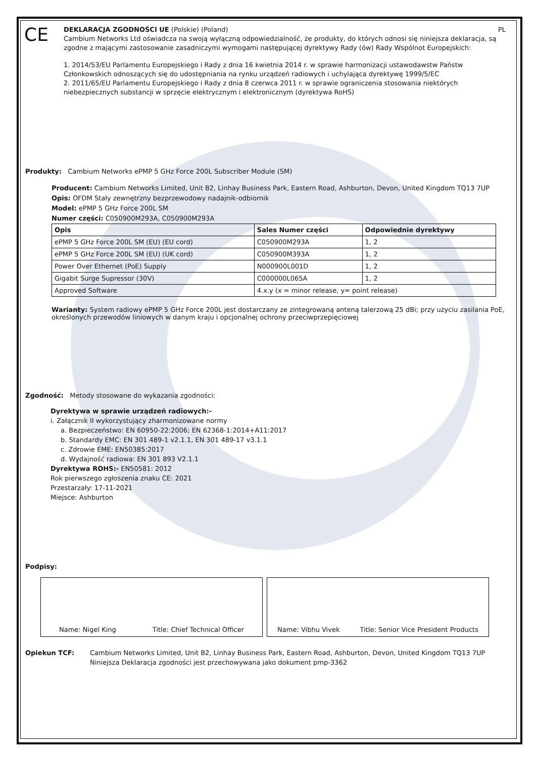CE
DEKLARACJA ZGODNOŚCI UE (Polskie) (Poland) PL
Cambium Networks Ltd oświadcza na swoją wyłączną odpowiedzialność, że produkty, do których odnosi się niniejsza deklaracja, są zgodne z mającymi zastosowanie zasadniczymi wymogami następującej dyrektywy Rady (ów) Rady Wspólnot Europejskich:
1. 2014/53/EU Parlamentu Europejskiego i Rady z dnia 16 kwietnia 2014 r. w sprawie harmonizacji ustawodawstw Państw Członkowskich odnoszących się do udostępniania na rynku urządzeń radiowych i uchylająca dyrektywę 1999/5/EC
2. 2011/65/EU Parlamentu Europejskiego i Rady z dnia 8 czerwca 2011 r. w sprawie ograniczenia stosowania niektórych niebezpiecznych substancji w sprzęcie elektrycznym i elektronicznym (dyrektywa RoHS)
Produkty: Cambium Networks ePMP 5 GHz Force 200L Subscriber Module (SM)
Producent: Cambium Networks Limited, Unit B2, Linhay Business Park, Eastern Road, Ashburton, Devon, United Kingdom TQ13 7UP
Opis: OFDM Stały zewnętrzny bezprzewodowy nadajnik-odbiornik
Model: ePMP 5 GHz Force 200L SM
Numer części: C050900M293A, C050900M293A
| Opis | Sales Numer części | Odpowiednie dyrektywy |
| --- | --- | --- |
| ePMP 5 GHz Force 200L SM (EU) (EU cord) | C050900M293A | 1, 2 |
| ePMP 5 GHz Force 200L SM (EU) (UK cord) | C050900M393A | 1, 2 |
| Power Over Ethernet (PoE) Supply | N000900L001D | 1, 2 |
| Gigabit Surge Supressor (30V) | C000000L065A | 1, 2 |
| Approved Software | 4.x.y (x = minor release, y= point release) | |
Warianty: System radiowy ePMP 5 GHz Force 200L jest dostarczany ze zintegrowaną anteną talerzową 25 dBi; przy użyciu zasilania PoE, określonych przewodów liniowych w danym kraju i opcjonalnej ochrony przeciwprzepięciowej
Zgodność: Metody stosowane do wykazania zgodności:
Dyrektywa w sprawie urządzeń radiowych:-
i. Załącznik II wykorzystujący zharmonizowane normy
a. Bezpieczeństwo: EN 60950-22:2006; EN 62368-1:2014+A11:2017
b. Standardy EMC: EN 301 489-1 v2.1.1, EN 301 489-17 v3.1.1
c. Zdrowie EME: EN50385:2017
d. Wydajność radiowa: EN 301 893 V2.1.1
Dyrektywa ROHS:- EN50581: 2012
Rok pierwszego zgłoszenia znaku CE: 2021
Przestarzały: 17-11-2021
Miejsce: Ashburton
Podpisy:
Name: Nigel King Title: Chief Technical Officer Name: Vibhu Vivek Title: Senior Vice President Products
Opiekun TCF: Cambium Networks Limited, Unit B2, Linhay Business Park, Eastern Road, Ashburton, Devon, United Kingdom TQ13 7UP
Niniejsza Deklaracja zgodności jest przechowywana jako dokument pmp-3362